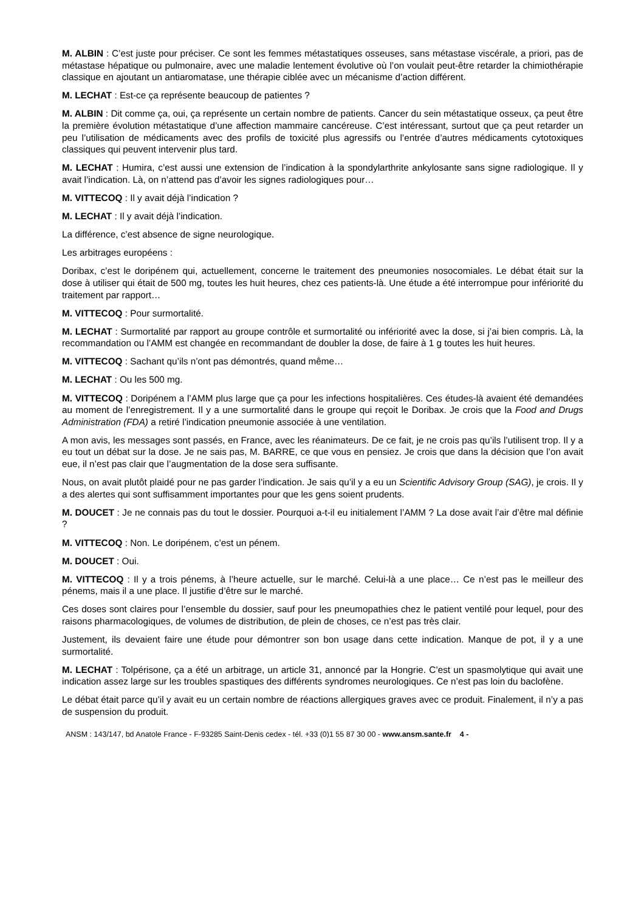M. ALBIN : C’est juste pour préciser. Ce sont les femmes métastatiques osseuses, sans métastase viscérale, a priori, pas de métastase hépatique ou pulmonaire, avec une maladie lentement évolutive où l’on voulait peut-être retarder la chimiothérapie classique en ajoutant un antiaromatase, une thérapie ciblée avec un mécanisme d’action différent.
M. LECHAT : Est-ce ça représente beaucoup de patientes ?
M. ALBIN : Dit comme ça, oui, ça représente un certain nombre de patients. Cancer du sein métastatique osseux, ça peut être la première évolution métastatique d’une affection mammaire cancéreuse. C’est intéressant, surtout que ça peut retarder un peu l’utilisation de médicaments avec des profils de toxicité plus agressifs ou l’entrée d’autres médicaments cytotoxiques classiques qui peuvent intervenir plus tard.
M. LECHAT : Humira, c’est aussi une extension de l’indication à la spondylarthrite ankylosante sans signe radiologique. Il y avait l’indication. Là, on n’attend pas d’avoir les signes radiologiques pour…
M. VITTECOQ : Il y avait déjà l’indication ?
M. LECHAT : Il y avait déjà l’indication.
La différence, c’est absence de signe neurologique.
Les arbitrages européens :
Doribax, c’est le doripénem qui, actuellement, concerne le traitement des pneumonies nosocomiales. Le débat était sur la dose à utiliser qui était de 500 mg, toutes les huit heures, chez ces patients-là. Une étude a été interrompue pour infériorité du traitement par rapport…
M. VITTECOQ : Pour surmortalité.
M. LECHAT : Surmortalité par rapport au groupe contrôle et surmortalité ou infériorité avec la dose, si j’ai bien compris. Là, la recommandation ou l’AMM est changée en recommandant de doubler la dose, de faire à 1 g toutes les huit heures.
M. VITTECOQ : Sachant qu’ils n’ont pas démontrés, quand même…
M. LECHAT : Ou les 500 mg.
M. VITTECOQ : Doripénem a l’AMM plus large que ça pour les infections hospitalières. Ces études-là avaient été demandées au moment de l’enregistrement. Il y a une surmortalité dans le groupe qui reçoit le Doribax. Je crois que la Food and Drugs Administration (FDA) a retiré l’indication pneumonie associée à une ventilation.
A mon avis, les messages sont passés, en France, avec les réanimateurs. De ce fait, je ne crois pas qu’ils l’utilisent trop. Il y a eu tout un débat sur la dose. Je ne sais pas, M. BARRE, ce que vous en pensiez. Je crois que dans la décision que l’on avait eue, il n’est pas clair que l’augmentation de la dose sera suffisante.
Nous, on avait plutôt plaidé pour ne pas garder l’indication. Je sais qu’il y a eu un Scientific Advisory Group (SAG), je crois. Il y a des alertes qui sont suffisamment importantes pour que les gens soient prudents.
M. DOUCET : Je ne connais pas du tout le dossier. Pourquoi a-t-il eu initialement l’AMM ? La dose avait l’air d’être mal définie ?
M. VITTECOQ : Non. Le doripénem, c’est un pénem.
M. DOUCET : Oui.
M. VITTECOQ : Il y a trois pénems, à l’heure actuelle, sur le marché. Celui-là a une place… Ce n’est pas le meilleur des pénems, mais il a une place. Il justifie d’être sur le marché.
Ces doses sont claires pour l’ensemble du dossier, sauf pour les pneumopathies chez le patient ventilé pour lequel, pour des raisons pharmacologiques, de volumes de distribution, de plein de choses, ce n’est pas très clair.
Justement, ils devaient faire une étude pour démontrer son bon usage dans cette indication. Manque de pot, il y a une surmortalité.
M. LECHAT : Tolpérisone, ça a été un arbitrage, un article 31, annoncé par la Hongrie. C’est un spasmolytique qui avait une indication assez large sur les troubles spastiques des différents syndromes neurologiques. Ce n’est pas loin du baclofène.
Le débat était parce qu’il y avait eu un certain nombre de réactions allergiques graves avec ce produit. Finalement, il n’y a pas de suspension du produit.
ANSM : 143/147, bd Anatole France - F-93285 Saint-Denis cedex - tél. +33 (0)1 55 87 30 00 - www.ansm.sante.fr 4 -